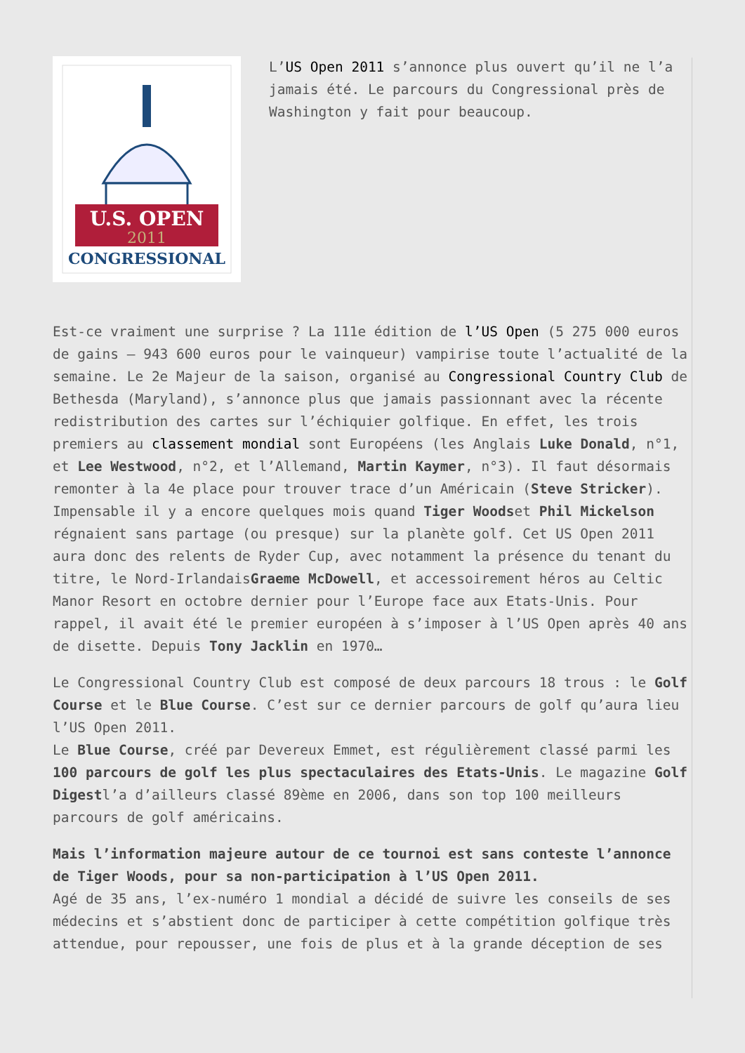U.S. OPEN
2011
CONGRESSIONAL
L’US Open 2011 s’annonce plus ouvert qu’il ne l’a jamais été. Le parcours du Congressional près de Washington y fait pour beaucoup.
Est-ce vraiment une surprise ? La 111e édition de l’US Open (5 275 000 euros de gains – 943 600 euros pour le vainqueur) vampirise toute l’actualité de la semaine. Le 2e Majeur de la saison, organisé au Congressional Country Club de Bethesda (Maryland), s’annonce plus que jamais passionnant avec la récente redistribution des cartes sur l’échiquier golfique. En effet, les trois premiers au classement mondial sont Européens (les Anglais Luke Donald, n°1, et Lee Westwood, n°2, et l’Allemand, Martin Kaymer, n°3). Il faut désormais remonter à la 4e place pour trouver trace d’un Américain (Steve Stricker). Impensable il y a encore quelques mois quand Tiger Woodset Phil Mickelson régnaient sans partage (ou presque) sur la planète golf. Cet US Open 2011 aura donc des relents de Ryder Cup, avec notamment la présence du tenant du titre, le Nord-IrlandaisGraeme McDowell, et accessoirement héros au Celtic Manor Resort en octobre dernier pour l’Europe face aux Etats-Unis. Pour rappel, il avait été le premier européen à s’imposer à l’US Open après 40 ans de disette. Depuis Tony Jacklin en 1970…
Le Congressional Country Club est composé de deux parcours 18 trous : le Golf Course et le Blue Course. C’est sur ce dernier parcours de golf qu’aura lieu l’US Open 2011.
Le Blue Course, créé par Devereux Emmet, est régulièrement classé parmi les 100 parcours de golf les plus spectaculaires des Etats-Unis. Le magazine Golf Digestl’a d’ailleurs classé 89ème en 2006, dans son top 100 meilleurs parcours de golf américains.
Mais l’information majeure autour de ce tournoi est sans conteste l’annonce de Tiger Woods, pour sa non-participation à l’US Open 2011.
Agé de 35 ans, l’ex-numéro 1 mondial a décidé de suivre les conseils de ses médecins et s’abstient donc de participer à cette compétition golfique très attendue, pour repousser, une fois de plus et à la grande déception de ses